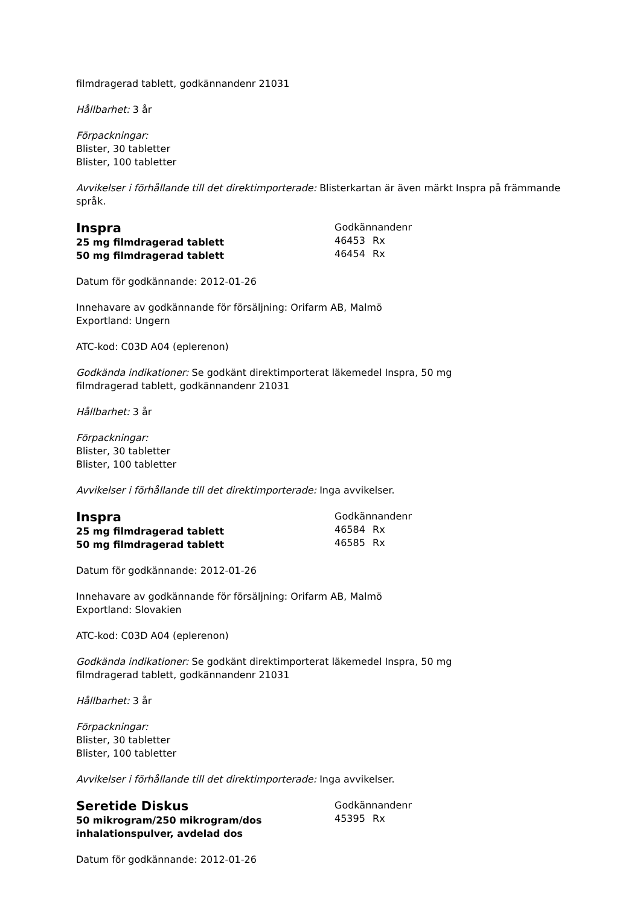filmdragerad tablett, godkännandenr 21031
Hållbarhet: 3 år
Förpackningar:
Blister, 30 tabletter
Blister, 100 tabletter
Avvikelser i förhållande till det direktimporterade: Blisterkartan är även märkt Inspra på främmande språk.
Inspra
25 mg filmdragerad tablett
50 mg filmdragerad tablett
Godkännandenr
46453 Rx
46454 Rx
Datum för godkännande: 2012-01-26
Innehavare av godkännande för försäljning: Orifarm AB, Malmö
Exportland: Ungern
ATC-kod: C03D A04 (eplerenon)
Godkända indikationer: Se godkänt direktimporterat läkemedel Inspra, 50 mg
filmdragerad tablett, godkännandenr 21031
Hållbarhet: 3 år
Förpackningar:
Blister, 30 tabletter
Blister, 100 tabletter
Avvikelser i förhållande till det direktimporterade: Inga avvikelser.
Inspra
25 mg filmdragerad tablett
50 mg filmdragerad tablett
Godkännandenr
46584 Rx
46585 Rx
Datum för godkännande: 2012-01-26
Innehavare av godkännande för försäljning: Orifarm AB, Malmö
Exportland: Slovakien
ATC-kod: C03D A04 (eplerenon)
Godkända indikationer: Se godkänt direktimporterat läkemedel Inspra, 50 mg
filmdragerad tablett, godkännandenr 21031
Hållbarhet: 3 år
Förpackningar:
Blister, 30 tabletter
Blister, 100 tabletter
Avvikelser i förhållande till det direktimporterade: Inga avvikelser.
Seretide Diskus
50 mikrogram/250 mikrogram/dos
inhalationspulver, avdelad dos
Godkännandenr
45395 Rx
Datum för godkännande: 2012-01-26